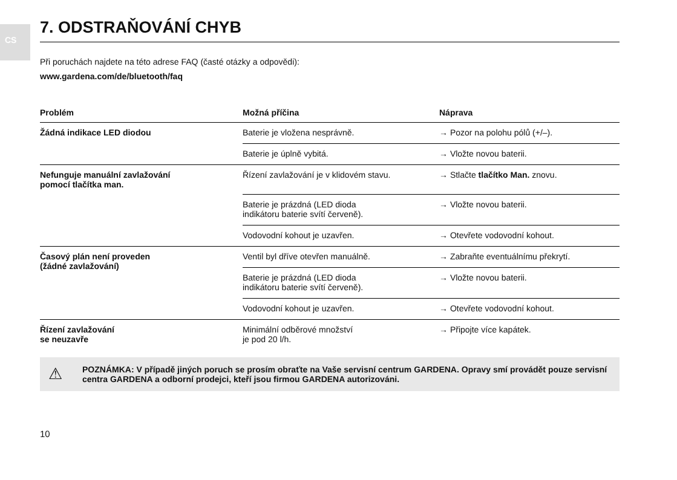CS
7. ODSTRAŇOVÁNÍ CHYB
Při poruchách najdete na této adrese FAQ (časté otázky a odpovědi):
www.gardena.com/de/bluetooth/faq
| Problém | Možná příčina | Náprava |
| --- | --- | --- |
| Žádná indikace LED diodou | Baterie je vložena nesprávně. | → Pozor na polohu pólů (+/–). |
| | Baterie je úplně vybitá. | → Vložte novou baterii. |
| Nefunguje manuální zavlažování pomocí tlačítka man. | Řízení zavlažování je v klidovém stavu. | → Stlačte tlačítko Man. znovu. |
| | Baterie je prázdná (LED dioda indikátoru baterie svítí červeně). | → Vložte novou baterii. |
| | Vodovodní kohout je uzavřen. | → Otevřete vodovodní kohout. |
| Časový plán není proveden (žádné zavlažování) | Ventil byl dříve otevřen manuálně. | → Zabraňte eventuálnímu překrytí. |
| | Baterie je prázdná (LED dioda indikátoru baterie svítí červeně). | → Vložte novou baterii. |
| | Vodovodní kohout je uzavřen. | → Otevřete vodovodní kohout. |
| Řízení zavlažování se neuzavře | Minimální odběrové množství je pod 20 l/h. | → Připojte více kapátek. |
⚠ POZNÁMKA: V případě jiných poruch se prosím obraťte na Vaše servisní centrum GARDENA. Opravy smí provádět pouze servisní centra GARDENA a odborní prodejci, kteří jsou firmou GARDENA autorizováni.
10